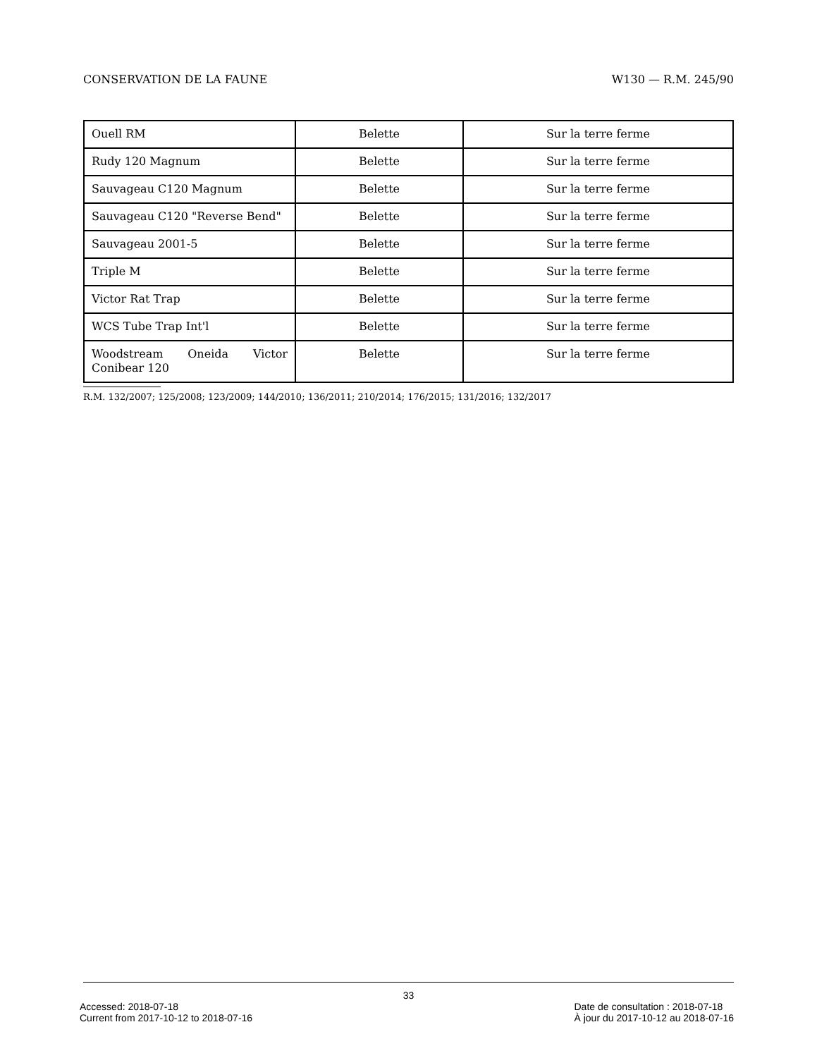CONSERVATION DE LA FAUNE W130 — R.M. 245/90
| Ouell RM | Belette | Sur la terre ferme |
| Rudy 120 Magnum | Belette | Sur la terre ferme |
| Sauvageau C120 Magnum | Belette | Sur la terre ferme |
| Sauvageau C120 "Reverse Bend" | Belette | Sur la terre ferme |
| Sauvageau 2001-5 | Belette | Sur la terre ferme |
| Triple M | Belette | Sur la terre ferme |
| Victor Rat Trap | Belette | Sur la terre ferme |
| WCS Tube Trap Int'l | Belette | Sur la terre ferme |
| Woodstream Oneida Victor Conibear 120 | Belette | Sur la terre ferme |
R.M. 132/2007; 125/2008; 123/2009; 144/2010; 136/2011; 210/2014; 176/2015; 131/2016; 132/2017
33
Accessed: 2018-07-18
Current from 2017-10-12 to 2018-07-16
Date de consultation : 2018-07-18
À jour du 2017-10-12 au 2018-07-16